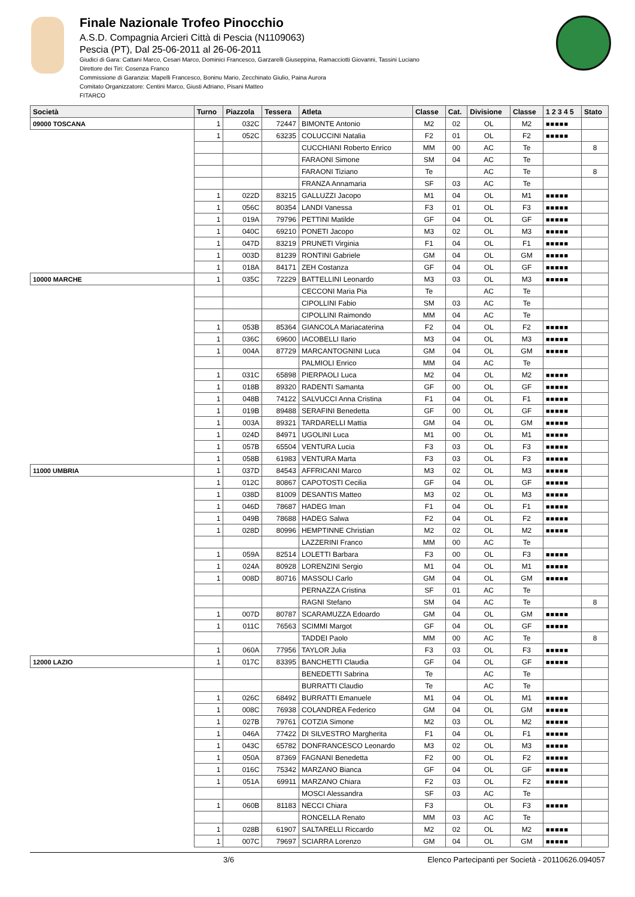Finale Nazionale Trofeo Pinocchio
A.S.D. Compagnia Arcieri Città di Pescia (N1109063)
Pescia (PT), Dal 25-06-2011 al 26-06-2011
Giudici di Gara: Cattani Marco, Cesari Marco, Dominici Francesco, Garzarelli Giuseppina, Ramacciotti Giovanni, Tassini Luciano
Direttore dei Tiri: Cosenza Franco
Commissione di Garanzia: Mapelli Francesco, Boninu Mario, Zecchinato Giulio, Paina Aurora
Comitato Organizzatore: Centini Marco, Giusti Adriano, Pisani Matteo
FITARCO
| Società | Turno | Piazzola | Tessera | Atleta | Classe | Cat. | Divisione | Classe | 1 2 3 4 5 | Stato |
| --- | --- | --- | --- | --- | --- | --- | --- | --- | --- | --- |
| 09000 TOSCANA | 1 | 032C | 72447 | BIMONTE Antonio | M2 | 02 | OL | M2 | ■■■■■ | |
| | 1 | 052C | 63235 | COLUCCINI Natalia | F2 | 01 | OL | F2 | ■■■■■ | |
| | | | | CUCCHIANI Roberto Enrico | MM | 00 | AC | Te | | 8 |
| | | | | FARAONI Simone | SM | 04 | AC | Te | | |
| | | | | FARAONI Tiziano | Te | | AC | Te | | 8 |
| | | | | FRANZA Annamaria | SF | 03 | AC | Te | | |
| | 1 | 022D | 83215 | GALLUZZI Jacopo | M1 | 04 | OL | M1 | ■■■■■ | |
| | 1 | 056C | 80354 | LANDI Vanessa | F3 | 01 | OL | F3 | ■■■■■ | |
| | 1 | 019A | 79796 | PETTINI Matilde | GF | 04 | OL | GF | ■■■■■ | |
| | 1 | 040C | 69210 | PONETI Jacopo | M3 | 02 | OL | M3 | ■■■■■ | |
| | 1 | 047D | 83219 | PRUNETI Virginia | F1 | 04 | OL | F1 | ■■■■■ | |
| | 1 | 003D | 81239 | RONTINI Gabriele | GM | 04 | OL | GM | ■■■■■ | |
| | 1 | 018A | 84171 | ZEH Costanza | GF | 04 | OL | GF | ■■■■■ | |
| 10000 MARCHE | 1 | 035C | 72229 | BATTELLINI Leonardo | M3 | 03 | OL | M3 | ■■■■■ | |
| | | | | CECCONI Maria Pia | Te | | AC | Te | | |
| | | | | CIPOLLINI Fabio | SM | 03 | AC | Te | | |
| | | | | CIPOLLINI Raimondo | MM | 04 | AC | Te | | |
| | 1 | 053B | 85364 | GIANCOLA Mariacaterina | F2 | 04 | OL | F2 | ■■■■■ | |
| | 1 | 036C | 69600 | IACOBELLI Ilario | M3 | 04 | OL | M3 | ■■■■■ | |
| | 1 | 004A | 87729 | MARCANTOGNINI Luca | GM | 04 | OL | GM | ■■■■■ | |
| | | | | PALMIOLI Enrico | MM | 04 | AC | Te | | |
| | 1 | 031C | 65898 | PIERPAOLI Luca | M2 | 04 | OL | M2 | ■■■■■ | |
| | 1 | 018B | 89320 | RADENTI Samanta | GF | 00 | OL | GF | ■■■■■ | |
| | 1 | 048B | 74122 | SALVUCCI Anna Cristina | F1 | 04 | OL | F1 | ■■■■■ | |
| | 1 | 019B | 89488 | SERAFINI Benedetta | GF | 00 | OL | GF | ■■■■■ | |
| | 1 | 003A | 89321 | TARDARELLI Mattia | GM | 04 | OL | GM | ■■■■■ | |
| | 1 | 024D | 84971 | UGOLINI Luca | M1 | 00 | OL | M1 | ■■■■■ | |
| | 1 | 057B | 65504 | VENTURA Lucia | F3 | 03 | OL | F3 | ■■■■■ | |
| | 1 | 058B | 61983 | VENTURA Marta | F3 | 03 | OL | F3 | ■■■■■ | |
| 11000 UMBRIA | 1 | 037D | 84543 | AFFRICANI Marco | M3 | 02 | OL | M3 | ■■■■■ | |
| | 1 | 012C | 80867 | CAPOTOSTI Cecilia | GF | 04 | OL | GF | ■■■■■ | |
| | 1 | 038D | 81009 | DESANTIS Matteo | M3 | 02 | OL | M3 | ■■■■■ | |
| | 1 | 046D | 78687 | HADEG Iman | F1 | 04 | OL | F1 | ■■■■■ | |
| | 1 | 049B | 78688 | HADEG Salwa | F2 | 04 | OL | F2 | ■■■■■ | |
| | 1 | 028D | 80996 | HEMPTINNE Christian | M2 | 02 | OL | M2 | ■■■■■ | |
| | | | | LAZZERINI Franco | MM | 00 | AC | Te | | |
| | 1 | 059A | 82514 | LOLETTI Barbara | F3 | 00 | OL | F3 | ■■■■■ | |
| | 1 | 024A | 80928 | LORENZINI Sergio | M1 | 04 | OL | M1 | ■■■■■ | |
| | 1 | 008D | 80716 | MASSOLI Carlo | GM | 04 | OL | GM | ■■■■■ | |
| | | | | PERNAZZA Cristina | SF | 01 | AC | Te | | |
| | | | | RAGNI Stefano | SM | 04 | AC | Te | | 8 |
| | 1 | 007D | 80787 | SCARAMUZZA Edoardo | GM | 04 | OL | GM | ■■■■■ | |
| | 1 | 011C | 76563 | SCIMMI Margot | GF | 04 | OL | GF | ■■■■■ | |
| | | | | TADDEI Paolo | MM | 00 | AC | Te | | 8 |
| | 1 | 060A | 77956 | TAYLOR Julia | F3 | 03 | OL | F3 | ■■■■■ | |
| 12000 LAZIO | 1 | 017C | 83395 | BANCHETTI Claudia | GF | 04 | OL | GF | ■■■■■ | |
| | | | | BENEDETTI Sabrina | Te | | AC | Te | | |
| | | | | BURRATTI Claudio | Te | | AC | Te | | |
| | 1 | 026C | 68492 | BURRATTI Emanuele | M1 | 04 | OL | M1 | ■■■■■ | |
| | 1 | 008C | 76938 | COLANDREA Federico | GM | 04 | OL | GM | ■■■■■ | |
| | 1 | 027B | 79761 | COTZIA Simone | M2 | 03 | OL | M2 | ■■■■■ | |
| | 1 | 046A | 77422 | DI SILVESTRO Margherita | F1 | 04 | OL | F1 | ■■■■■ | |
| | 1 | 043C | 65782 | DONFRANCESCO Leonardo | M3 | 02 | OL | M3 | ■■■■■ | |
| | 1 | 050A | 87369 | FAGNANI Benedetta | F2 | 00 | OL | F2 | ■■■■■ | |
| | 1 | 016C | 75342 | MARZANO Bianca | GF | 04 | OL | GF | ■■■■■ | |
| | 1 | 051A | 69911 | MARZANO Chiara | F2 | 03 | OL | F2 | ■■■■■ | |
| | | | | MOSCI Alessandra | SF | 03 | AC | Te | | |
| | 1 | 060B | 81183 | NECCI Chiara | F3 | | OL | F3 | ■■■■■ | |
| | | | | RONCELLA Renato | MM | 03 | AC | Te | | |
| | 1 | 028B | 61907 | SALTARELLI Riccardo | M2 | 02 | OL | M2 | ■■■■■ | |
| | 1 | 007C | 79697 | SCIARRA Lorenzo | GM | 04 | OL | GM | ■■■■■ | |
3/6 Elenco Partecipanti per Società - 20110626.094057